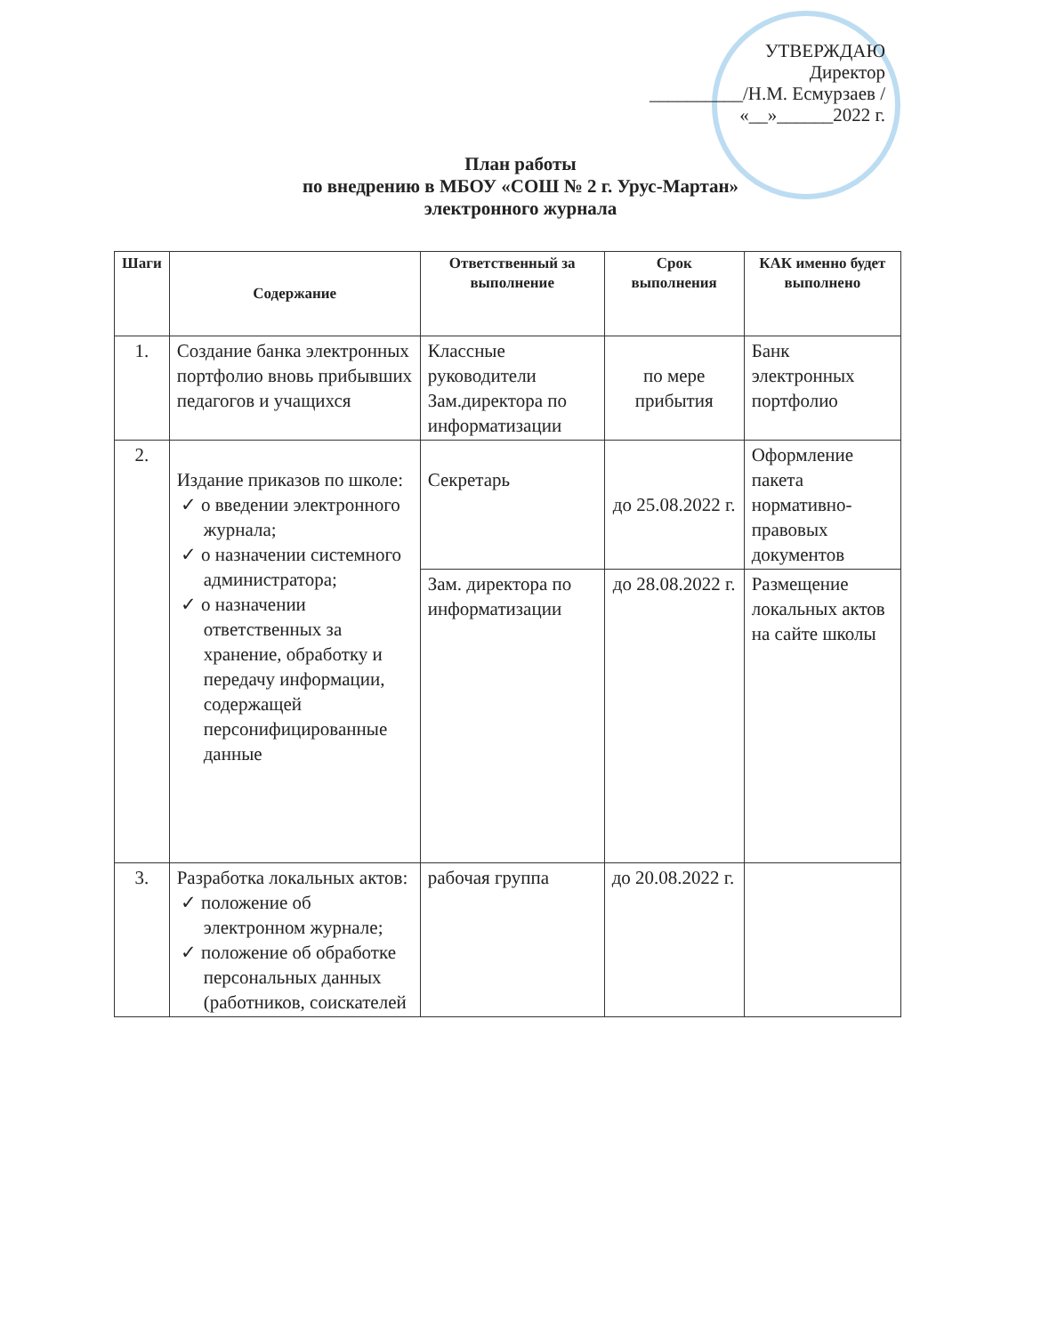УТВЕРЖДАЮ
Директор
__________/Н.М. Есмурзаев /
«__»______2022 г.
План работы
по внедрению в МБОУ «СОШ № 2 г. Урус-Мартан»
электронного журнала
| Шаги | Содержание | Ответственный за выполнение | Срок выполнения | КАК именно будет выполнено |
| --- | --- | --- | --- | --- |
| 1. | Создание банка электронных портфолио вновь прибывших педагогов и учащихся | Классные руководители Зам.директора по информатизации | по мере прибытия | Банк электронных портфолио |
| 2. | Издание приказов по школе: о введении электронного журнала; о назначении системного администратора; о назначении ответственных за хранение, обработку и передачу информации, содержащей персонифицированные данные | Секретарь | до 25.08.2022 г. | Оформление пакета нормативно-правовых документов |
| | | Зам. директора по информатизации | до 28.08.2022 г. | Размещение локальных актов на сайте школы |
| 3. | Разработка локальных актов: положение об электронном журнале; положение об обработке персональных данных (работников, соискателей | рабочая группа | до 20.08.2022 г. | |